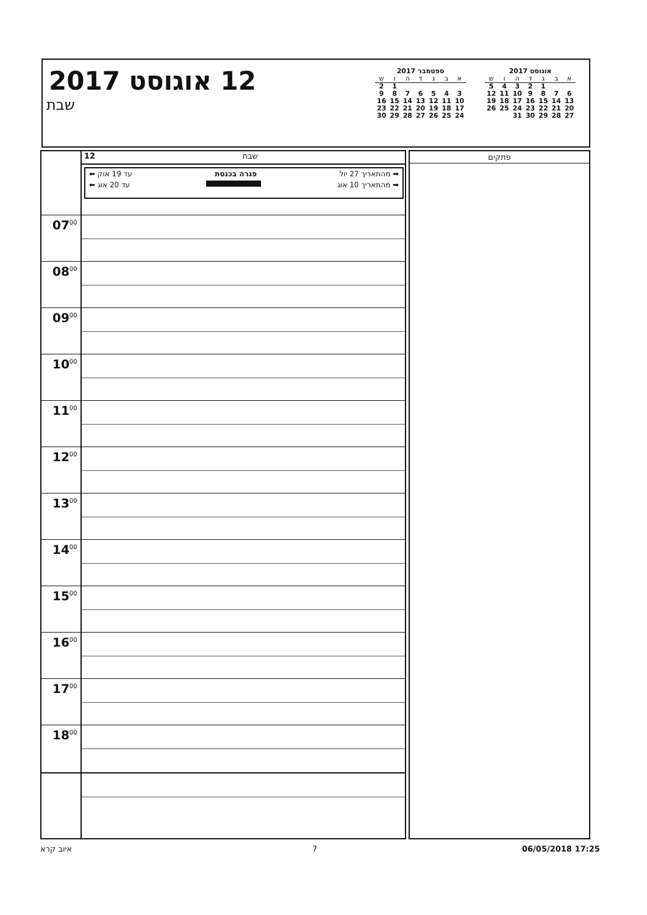12 אוגוסט 2017
שבת
ספטמבר 2017
| א | ב | ג | ד | ה | ו | ש |
| --- | --- | --- | --- | --- | --- | --- |
| | | | | | 1 | 2 |
| 3 | 4 | 5 | 6 | 7 | 8 | 9 |
| 10 | 11 | 12 | 13 | 14 | 15 | 16 |
| 17 | 18 | 19 | 20 | 21 | 22 | 23 |
| 24 | 25 | 26 | 27 | 28 | 29 | 30 |
אוגוסט 2017
| א | ב | ג | ד | ה | ו | ש |
| --- | --- | --- | --- | --- | --- | --- |
| | | 1 | 2 | 3 | 4 | 5 |
| 6 | 7 | 8 | 9 | 10 | 11 | 12 |
| 13 | 14 | 15 | 16 | 17 | 18 | 19 |
| 20 | 21 | 22 | 23 | 24 | 25 | 26 |
| 27 | 28 | 29 | 30 | 31 | | |
12
שבת
➡ מהתאריך 27 יול פגרה בכנסת עד 19 אוק ⬅
➡ מהתאריך 10 אוג עד 20 אוג ⬅
07<sup>00</sup>
08<sup>00</sup>
09<sup>00</sup>
10<sup>00</sup>
11<sup>00</sup>
12<sup>00</sup>
13<sup>00</sup>
14<sup>00</sup>
15<sup>00</sup>
16<sup>00</sup>
17<sup>00</sup>
18<sup>00</sup>
פתקים
איוב קרא 7 06/05/2018 17:25